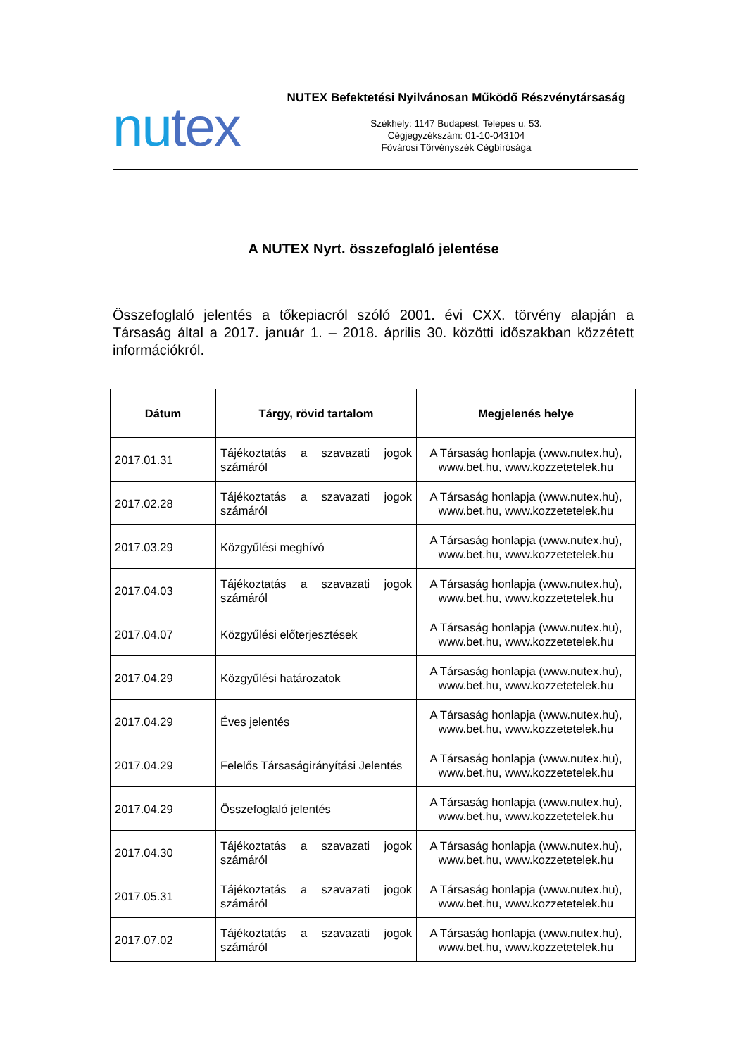nutex
NUTEX Befektetési Nyilvánosan Működő Részvénytársaság
Székhely: 1147 Budapest, Telepes u. 53.
Cégjegyzékszám: 01-10-043104
Fővárosi Törvényszék Cégbírósága
A NUTEX Nyrt. összefoglaló jelentése
Összefoglaló jelentés a tőkepiacról szóló 2001. évi CXX. törvény alapján a Társaság által a 2017. január 1. – 2018. április 30. közötti időszakban közzétett információkról.
| Dátum | Tárgy, rövid tartalom | Megjelenés helye |
| --- | --- | --- |
| 2017.01.31 | Tájékoztatás a szavazati jogok számáról | A Társaság honlapja (www.nutex.hu), www.bet.hu, www.kozzetetelek.hu |
| 2017.02.28 | Tájékoztatás a szavazati jogok számáról | A Társaság honlapja (www.nutex.hu), www.bet.hu, www.kozzetetelek.hu |
| 2017.03.29 | Közgyűlési meghívó | A Társaság honlapja (www.nutex.hu), www.bet.hu, www.kozzetetelek.hu |
| 2017.04.03 | Tájékoztatás a szavazati jogok számáról | A Társaság honlapja (www.nutex.hu), www.bet.hu, www.kozzetetelek.hu |
| 2017.04.07 | Közgyűlési előterjesztések | A Társaság honlapja (www.nutex.hu), www.bet.hu, www.kozzetetelek.hu |
| 2017.04.29 | Közgyűlési határozatok | A Társaság honlapja (www.nutex.hu), www.bet.hu, www.kozzetetelek.hu |
| 2017.04.29 | Éves jelentés | A Társaság honlapja (www.nutex.hu), www.bet.hu, www.kozzetetelek.hu |
| 2017.04.29 | Felelős Társaságirányítási Jelentés | A Társaság honlapja (www.nutex.hu), www.bet.hu, www.kozzetetelek.hu |
| 2017.04.29 | Összefoglaló jelentés | A Társaság honlapja (www.nutex.hu), www.bet.hu, www.kozzetetelek.hu |
| 2017.04.30 | Tájékoztatás a szavazati jogok számáról | A Társaság honlapja (www.nutex.hu), www.bet.hu, www.kozzetetelek.hu |
| 2017.05.31 | Tájékoztatás a szavazati jogok számáról | A Társaság honlapja (www.nutex.hu), www.bet.hu, www.kozzetetelek.hu |
| 2017.07.02 | Tájékoztatás a szavazati jogok számáról | A Társaság honlapja (www.nutex.hu), www.bet.hu, www.kozzetetelek.hu |